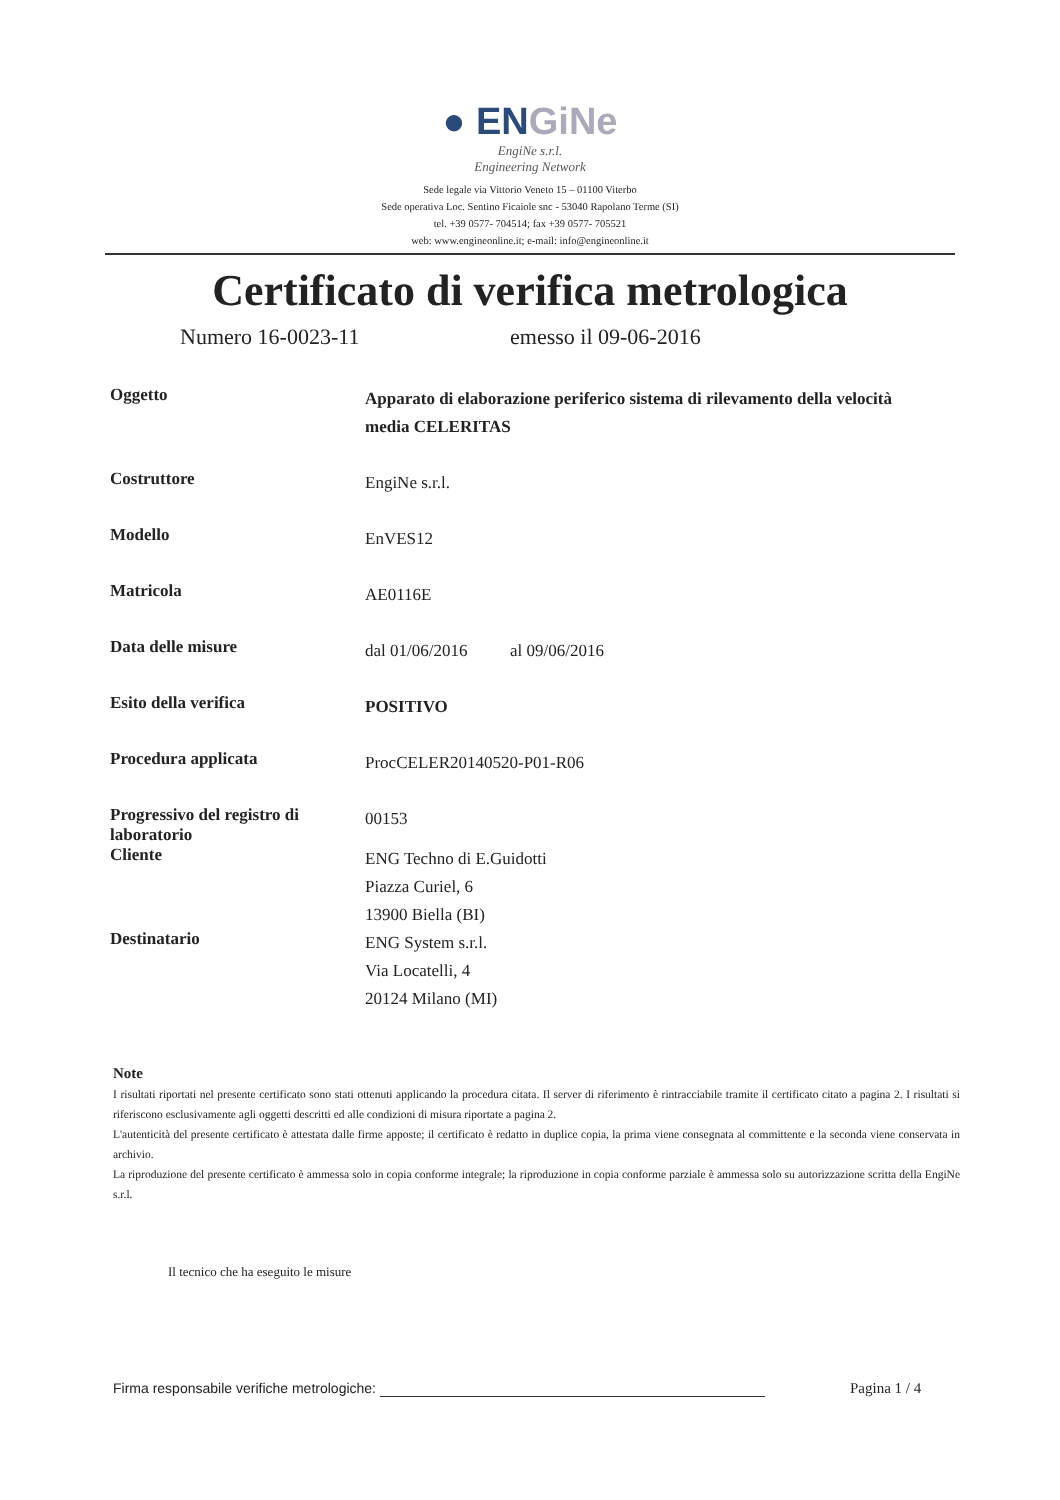● ENGiNe
EngiNe s.r.l.
Engineering Network
Sede legale via Vittorio Veneto 15 – 01100 Viterbo
Sede operativa Loc. Sentino Ficaiole snc - 53040 Rapolano Terme (SI)
tel. +39 0577- 704514; fax +39 0577- 705521
web: www.engineonline.it; e-mail: info@engineonline.it
Certificato di verifica metrologica
Numero 16-0023-11 emesso il 09-06-2016
Oggetto
Apparato di elaborazione periferico sistema di rilevamento della velocità media CELERITAS
Costruttore
EngiNe s.r.l.
Modello
EnVES12
Matricola
AE0116E
Data delle misure
dal 01/06/2016 al 09/06/2016
Esito della verifica
POSITIVO
Procedura applicata
ProcCELER20140520-P01-R06
Progressivo del registro di laboratorio
00153
Cliente
ENG Techno di E.Guidotti
Piazza Curiel, 6
13900 Biella (BI)
Destinatario
ENG System s.r.l.
Via Locatelli, 4
20124 Milano (MI)
Note
I risultati riportati nel presente certificato sono stati ottenuti applicando la procedura citata. Il server di riferimento è rintracciabile tramite il certificato citato a pagina 2. I risultati si riferiscono esclusivamente agli oggetti descritti ed alle condizioni di misura riportate a pagina 2.
L'autenticità del presente certificato è attestata dalle firme apposte; il certificato è redatto in duplice copia, la prima viene consegnata al committente e la seconda viene conservata in archivio.
La riproduzione del presente certificato è ammessa solo in copia conforme integrale; la riproduzione in copia conforme parziale è ammessa solo su autorizzazione scritta della EngiNe s.r.l.
Il tecnico che ha eseguito le misure
Firma responsabile verifiche metrologiche: Pagina 1 / 4